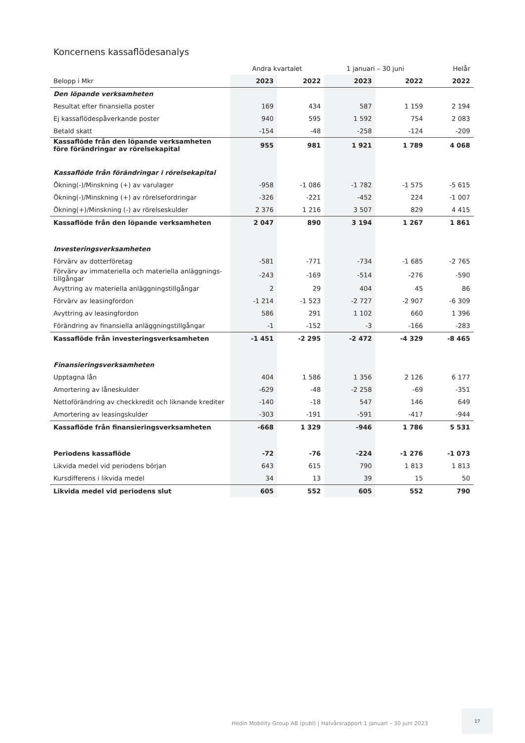Koncernens kassaflödesanalys
| | Andra kvartalet | | 1 januari – 30 juni | | Helår |
| --- | --- | --- | --- | --- | --- |
| Belopp i Mkr | 2023 | 2022 | 2023 | 2022 | 2022 |
| Den löpande verksamheten | | | | | |
| Resultat efter finansiella poster | 169 | 434 | 587 | 1 159 | 2 194 |
| Ej kassaflödespåverkande poster | 940 | 595 | 1 592 | 754 | 2 083 |
| Betald skatt | -154 | -48 | -258 | -124 | -209 |
| Kassaflöde från den löpande verksamheten före förändringar av rörelsekapital | 955 | 981 | 1 921 | 1 789 | 4 068 |
| Kassaflöde från förändringar i rörelsekapital | | | | | |
| Ökning(-)/Minskning (+) av varulager | -958 | -1 086 | -1 782 | -1 575 | -5 615 |
| Ökning(-)/Minskning (+) av rörelsefordringar | -326 | -221 | -452 | 224 | -1 007 |
| Ökning(+)/Minskning (-) av rörelseskulder | 2 376 | 1 216 | 3 507 | 829 | 4 415 |
| Kassaflöde från den löpande verksamheten | 2 047 | 890 | 3 194 | 1 267 | 1 861 |
| Investeringsverksamheten | | | | | |
| Förvärv av dotterföretag | -581 | -771 | -734 | -1 685 | -2 765 |
| Förvärv av immateriella och materiella anläggnings-tillgångar | -243 | -169 | -514 | -276 | -590 |
| Avyttring av materiella anläggningstillgångar | 2 | 29 | 404 | 45 | 86 |
| Förvärv av leasingfordon | -1 214 | -1 523 | -2 727 | -2 907 | -6 309 |
| Avyttring av leasingfordon | 586 | 291 | 1 102 | 660 | 1 396 |
| Förändring av finansiella anläggningstillgångar | -1 | -152 | -3 | -166 | -283 |
| Kassaflöde från investeringsverksamheten | -1 451 | -2 295 | -2 472 | -4 329 | -8 465 |
| Finansieringsverksamheten | | | | | |
| Upptagna lån | 404 | 1 586 | 1 356 | 2 126 | 6 177 |
| Amortering av låneskulder | -629 | -48 | -2 258 | -69 | -351 |
| Nettoförändring av checkkredit och liknande krediter | -140 | -18 | 547 | 146 | 649 |
| Amortering av leasingskulder | -303 | -191 | -591 | -417 | -944 |
| Kassaflöde från finansieringsverksamheten | -668 | 1 329 | -946 | 1 786 | 5 531 |
| Periodens kassaflöde | -72 | -76 | -224 | -1 276 | -1 073 |
| Likvida medel vid periodens början | 643 | 615 | 790 | 1 813 | 1 813 |
| Kursdifferens i likvida medel | 34 | 13 | 39 | 15 | 50 |
| Likvida medel vid periodens slut | 605 | 552 | 605 | 552 | 790 |
Hedin Mobility Group AB (publ) | Halvårsrapport 1 januari – 30 juni 2023
17